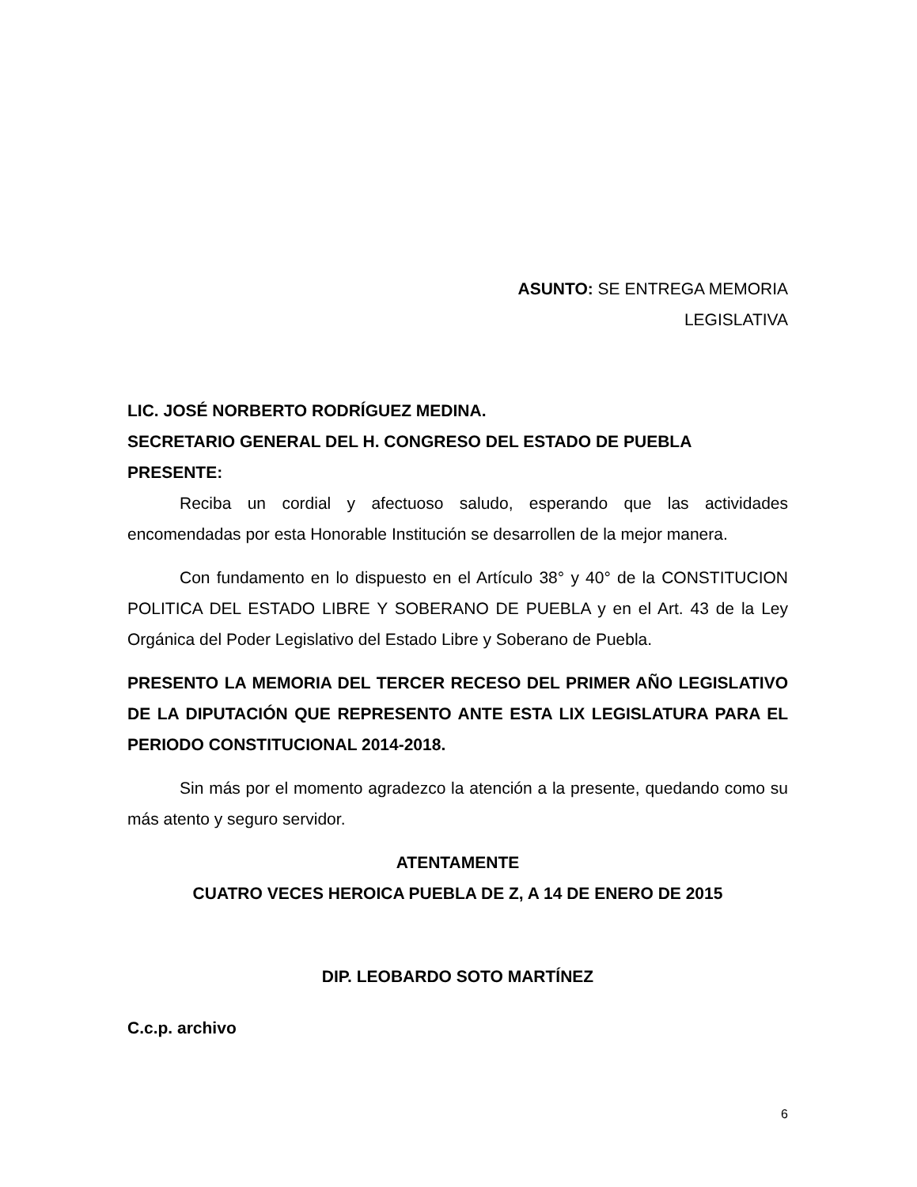ASUNTO: SE ENTREGA MEMORIA
LEGISLATIVA
LIC. JOSÉ NORBERTO RODRÍGUEZ MEDINA.
SECRETARIO GENERAL DEL H. CONGRESO DEL ESTADO DE PUEBLA
PRESENTE:
Reciba un cordial y afectuoso saludo, esperando que las actividades encomendadas por esta Honorable Institución se desarrollen de la mejor manera.
Con fundamento en lo dispuesto en el Artículo 38° y 40° de la CONSTITUCION POLITICA DEL ESTADO LIBRE Y SOBERANO DE PUEBLA y en el Art. 43 de la Ley Orgánica del Poder Legislativo del Estado Libre y Soberano de Puebla.
PRESENTO LA MEMORIA DEL TERCER RECESO DEL PRIMER AÑO LEGISLATIVO DE LA DIPUTACIÓN QUE REPRESENTO ANTE ESTA LIX LEGISLATURA PARA EL PERIODO CONSTITUCIONAL 2014-2018.
Sin más por el momento agradezco la atención a la presente, quedando como su más atento y seguro servidor.
ATENTAMENTE
CUATRO VECES HEROICA PUEBLA DE Z, A 14 DE ENERO DE 2015
DIP. LEOBARDO SOTO MARTÍNEZ
C.c.p. archivo
6